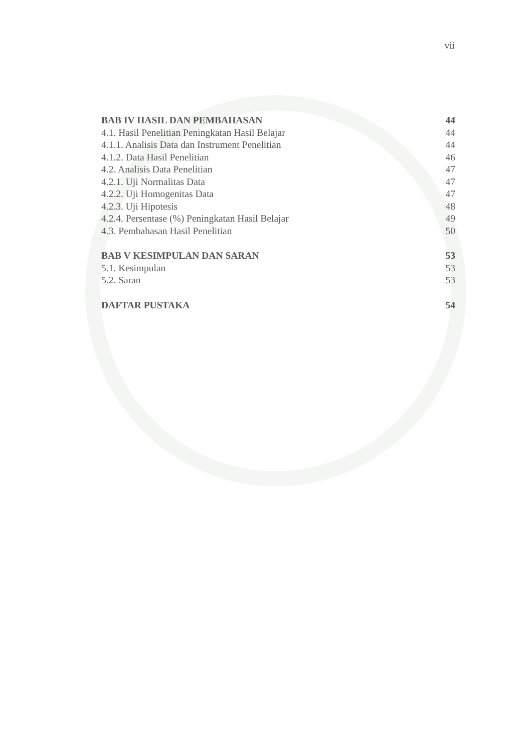vii
BAB IV HASIL DAN PEMBAHASAN 44
4.1. Hasil Penelitian Peningkatan Hasil Belajar 44
4.1.1. Analisis Data dan Instrument Penelitian 44
4.1.2. Data Hasil Penelitian 46
4.2. Analisis Data Penelitian 47
4.2.1. Uji Normalitas Data 47
4.2.2. Uji Homogenitas Data 47
4.2.3. Uji Hipotesis 48
4.2.4. Persentase (%) Peningkatan Hasil Belajar 49
4.3. Pembahasan Hasil Penelitian 50
BAB V KESIMPULAN DAN SARAN 53
5.1. Kesimpulan 53
5.2. Saran 53
DAFTAR PUSTAKA 54